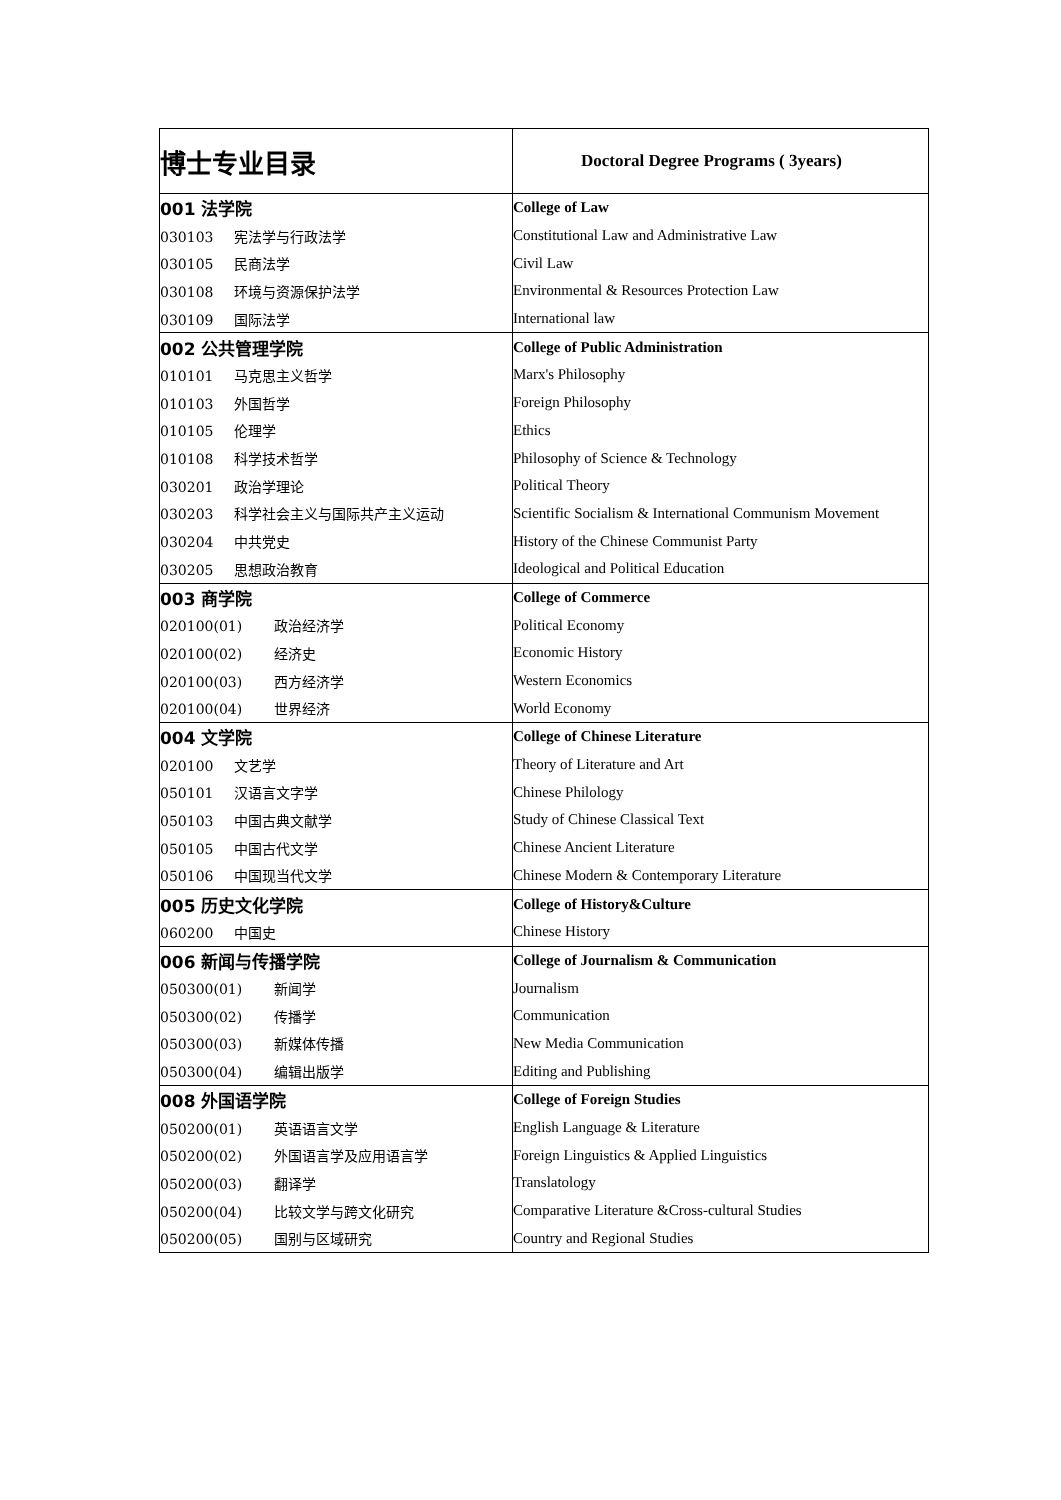| 博士专业目录 | Doctoral Degree Programs ( 3years) |
| 001 法学院 | College of Law |
| 030103 宪法学与行政法学 | Constitutional Law and Administrative Law |
| 030105 民商法学 | Civil Law |
| 030108 环境与资源保护法学 | Environmental & Resources Protection Law |
| 030109 国际法学 | International law |
| 002 公共管理学院 | College of Public Administration |
| 010101 马克思主义哲学 | Marx's Philosophy |
| 010103 外国哲学 | Foreign Philosophy |
| 010105 伦理学 | Ethics |
| 010108 科学技术哲学 | Philosophy of Science & Technology |
| 030201 政治学理论 | Political Theory |
| 030203 科学社会主义与国际共产主义运动 | Scientific Socialism & International Communism Movement |
| 030204 中共党史 | History of the Chinese Communist Party |
| 030205 思想政治教育 | Ideological and Political Education |
| 003 商学院 | College of Commerce |
| 020100(01) 政治经济学 | Political Economy |
| 020100(02) 经济史 | Economic History |
| 020100(03) 西方经济学 | Western Economics |
| 020100(04) 世界经济 | World Economy |
| 004 文学院 | College of Chinese Literature |
| 020100 文艺学 | Theory of Literature and Art |
| 050101 汉语言文字学 | Chinese Philology |
| 050103 中国古典文献学 | Study of Chinese Classical Text |
| 050105 中国古代文学 | Chinese Ancient Literature |
| 050106 中国现当代文学 | Chinese Modern & Contemporary Literature |
| 005 历史文化学院 | College of History&Culture |
| 060200 中国史 | Chinese History |
| 006 新闻与传播学院 | College of Journalism & Communication |
| 050300(01) 新闻学 | Journalism |
| 050300(02) 传播学 | Communication |
| 050300(03) 新媒体传播 | New Media Communication |
| 050300(04) 编辑出版学 | Editing and Publishing |
| 008 外国语学院 | College of Foreign Studies |
| 050200(01) 英语语言文学 | English Language & Literature |
| 050200(02) 外国语言学及应用语言学 | Foreign Linguistics & Applied Linguistics |
| 050200(03) 翻译学 | Translatology |
| 050200(04) 比较文学与跨文化研究 | Comparative Literature &Cross-cultural Studies |
| 050200(05) 国别与区域研究 | Country and Regional Studies |